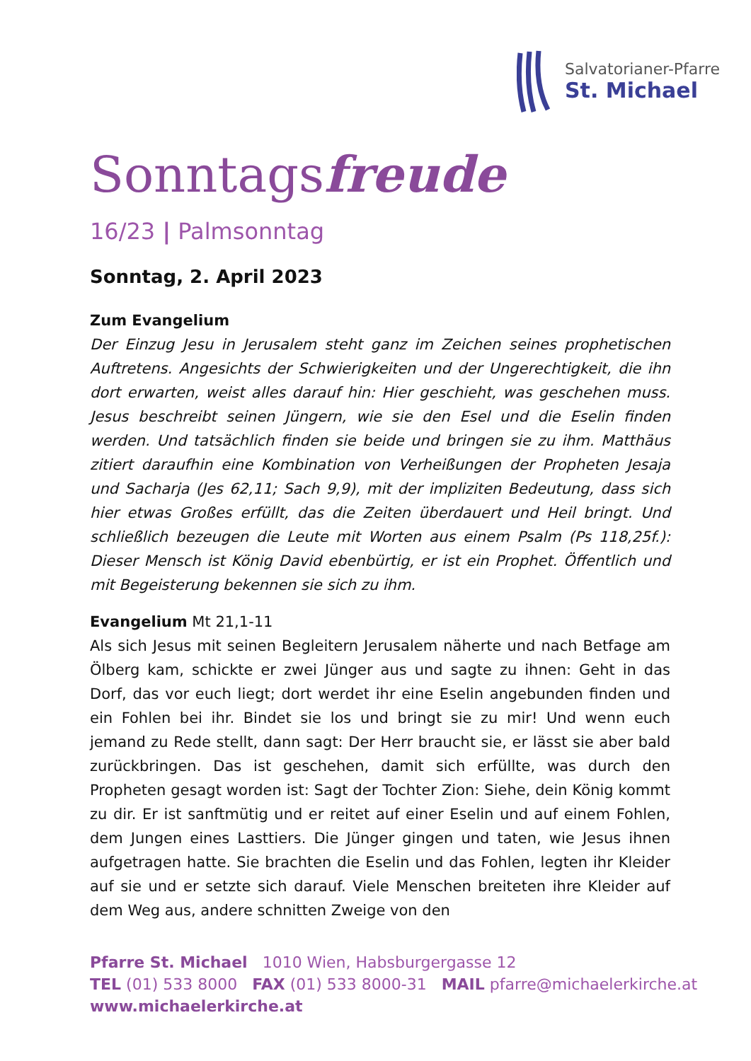Salvatorianer-Pfarre
St. Michael
Sonntagsfreude
16/23 | Palmsonntag
Sonntag, 2. April 2023
Zum Evangelium
Der Einzug Jesu in Jerusalem steht ganz im Zeichen seines prophetischen Auftretens. Angesichts der Schwierigkeiten und der Ungerechtigkeit, die ihn dort erwarten, weist alles darauf hin: Hier geschieht, was geschehen muss. Jesus beschreibt seinen Jüngern, wie sie den Esel und die Eselin finden werden. Und tatsächlich finden sie beide und bringen sie zu ihm. Matthäus zitiert daraufhin eine Kombination von Verheißungen der Propheten Jesaja und Sacharja (Jes 62,11; Sach 9,9), mit der impliziten Bedeutung, dass sich hier etwas Großes erfüllt, das die Zeiten überdauert und Heil bringt. Und schließlich bezeugen die Leute mit Worten aus einem Psalm (Ps 118,25f.): Dieser Mensch ist König David ebenbürtig, er ist ein Prophet. Öffentlich und mit Begeisterung bekennen sie sich zu ihm.
Evangelium Mt 21,1-11
Als sich Jesus mit seinen Begleitern Jerusalem näherte und nach Betfage am Ölberg kam, schickte er zwei Jünger aus und sagte zu ihnen: Geht in das Dorf, das vor euch liegt; dort werdet ihr eine Eselin angebunden finden und ein Fohlen bei ihr. Bindet sie los und bringt sie zu mir! Und wenn euch jemand zu Rede stellt, dann sagt: Der Herr braucht sie, er lässt sie aber bald zurückbringen. Das ist geschehen, damit sich erfüllte, was durch den Propheten gesagt worden ist: Sagt der Tochter Zion: Siehe, dein König kommt zu dir. Er ist sanftmütig und er reitet auf einer Eselin und auf einem Fohlen, dem Jungen eines Lasttiers. Die Jünger gingen und taten, wie Jesus ihnen aufgetragen hatte. Sie brachten die Eselin und das Fohlen, legten ihr Kleider auf sie und er setzte sich darauf. Viele Menschen breiteten ihre Kleider auf dem Weg aus, andere schnitten Zweige von den
Pfarre St. Michael 1010 Wien, Habsburgergasse 12
TEL (01) 533 8000 FAX (01) 533 8000-31 MAIL pfarre@michaelerkirche.at
www.michaelerkirche.at